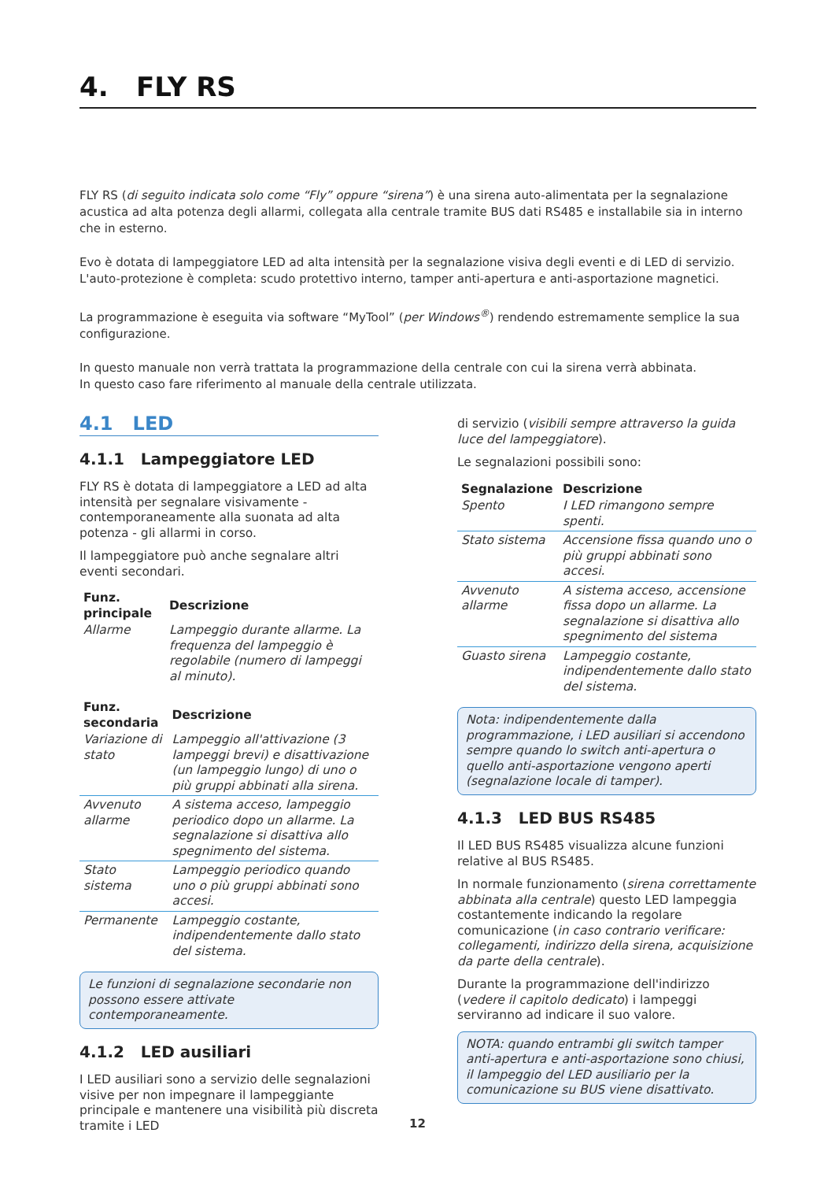4. FLY RS
FLY RS (di seguito indicata solo come “Fly” oppure “sirena”) è una sirena auto-alimentata per la segnalazione acustica ad alta potenza degli allarmi, collegata alla centrale tramite BUS dati RS485 e installabile sia in interno che in esterno.
Evo è dotata di lampeggiatore LED ad alta intensità per la segnalazione visiva degli eventi e di LED di servizio.
L'auto-protezione è completa: scudo protettivo interno, tamper anti-apertura e anti-asportazione magnetici.
La programmazione è eseguita via software “MyTool” (per Windows<sup>®</sup>) rendendo estremamente semplice la sua configurazione.
In questo manuale non verrà trattata la programmazione della centrale con cui la sirena verrà abbinata.
In questo caso fare riferimento al manuale della centrale utilizzata.
4.1 LED
4.1.1 Lampeggiatore LED
FLY RS è dotata di lampeggiatore a LED ad alta intensità per segnalare visivamente - contemporaneamente alla suonata ad alta potenza - gli allarmi in corso.
Il lampeggiatore può anche segnalare altri eventi secondari.
| Funz. principale | Descrizione |
| --- | --- |
| Allarme | Lampeggio durante allarme. La frequenza del lampeggio è regolabile (numero di lampeggi al minuto). |
| Funz. secondaria | Descrizione |
| --- | --- |
| Variazione di stato | Lampeggio all'attivazione (3 lampeggi brevi) e disattivazione (un lampeggio lungo) di uno o più gruppi abbinati alla sirena. |
| Avvenuto allarme | A sistema acceso, lampeggio periodico dopo un allarme. La segnalazione si disattiva allo spegnimento del sistema. |
| Stato sistema | Lampeggio periodico quando uno o più gruppi abbinati sono accesi. |
| Permanente | Lampeggio costante, indipendentemente dallo stato del sistema. |
Le funzioni di segnalazione secondarie non possono essere attivate contemporaneamente.
4.1.2 LED ausiliari
I LED ausiliari sono a servizio delle segnalazioni visive per non impegnare il lampeggiante principale e mantenere una visibilità più discreta tramite i LED
di servizio (visibili sempre attraverso la guida luce del lampeggiatore).
Le segnalazioni possibili sono:
| Segnalazione | Descrizione |
| --- | --- |
| Spento | I LED rimangono sempre spenti. |
| Stato sistema | Accensione fissa quando uno o più gruppi abbinati sono accesi. |
| Avvenuto allarme | A sistema acceso, accensione fissa dopo un allarme. La segnalazione si disattiva allo spegnimento del sistema |
| Guasto sirena | Lampeggio costante, indipendentemente dallo stato del sistema. |
Nota: indipendentemente dalla programmazione, i LED ausiliari si accendono sempre quando lo switch anti-apertura o quello anti-asportazione vengono aperti (segnalazione locale di tamper).
4.1.3 LED BUS RS485
Il LED BUS RS485 visualizza alcune funzioni relative al BUS RS485.
In normale funzionamento (sirena correttamente abbinata alla centrale) questo LED lampeggia costantemente indicando la regolare comunicazione (in caso contrario verificare: collegamenti, indirizzo della sirena, acquisizione da parte della centrale).
Durante la programmazione dell'indirizzo (vedere il capitolo dedicato) i lampeggi serviranno ad indicare il suo valore.
NOTA: quando entrambi gli switch tamper anti-apertura e anti-asportazione sono chiusi, il lampeggio del LED ausiliario per la comunicazione su BUS viene disattivato.
12